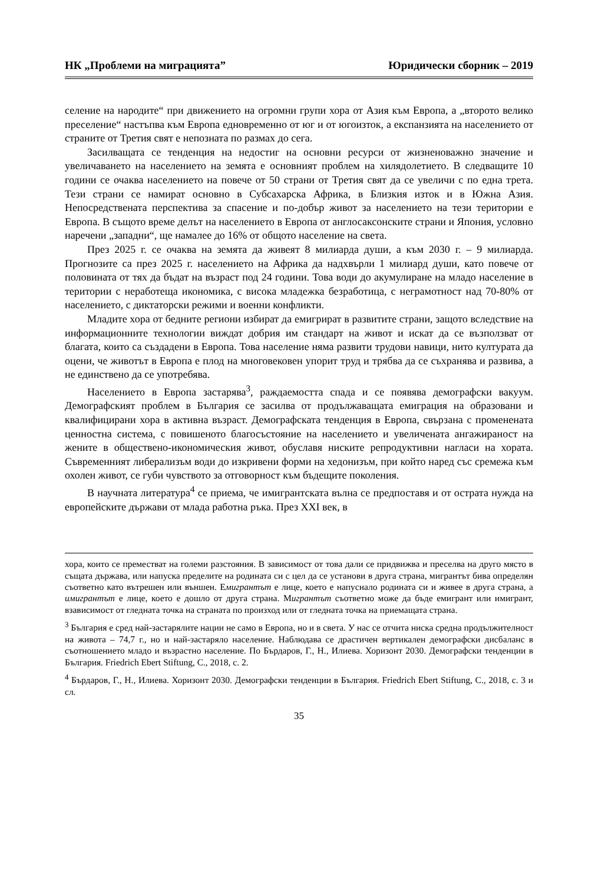НК „Проблеми на миграцията” Юридически сборник – 2019
селение на народите“ при движението на огромни групи хора от Азия към Европа, а „второто велико преселение“ настъпва към Европа едновременно от юг и от югоизток, а експанзията на населението от страните от Третия свят е непозната по размах до сега.
Засилващата се тенденция на недостиг на основни ресурси от жизненоважно значение и увеличаването на населението на земята е основният проблем на хилядолетието. В следващите 10 години се очаква населението на повече от 50 страни от Третия свят да се увеличи с по една трета. Тези страни се намират основно в Субсахарска Африка, в Близкия изток и в Южна Азия. Непосредствената перспектива за спасение и по-добър живот за населението на тези територии е Европа. В същото време делът на населението в Европа от англосаксонските страни и Япония, условно наречени „западни“, ще намалее до 16% от общото население на света.
През 2025 г. се очаква на земята да живеят 8 милиарда души, а към 2030 г. – 9 милиарда. Прогнозите са през 2025 г. населението на Африка да надхвърли 1 милиард души, като повече от половината от тях да бъдат на възраст под 24 години. Това води до акумулиране на младо население в територии с неработеща икономика, с висока младежка безработица, с неграмотност над 70-80% от населението, с диктаторски режими и военни конфликти.
Младите хора от бедните региони избират да емигрират в развитите страни, защото вследствие на информационните технологии виждат добрия им стандарт на живот и искат да се възползват от благата, които са създадени в Европа. Това население няма развити трудови навици, нито културата да оцени, че животът в Европа е плод на многовековен упорит труд и трябва да се съхранява и развива, а не единствено да се употребява.
Населението в Европа застарява<sup>3</sup>, раждаемостта спада и се появява демографски вакуум. Демографският проблем в България се засилва от продължаващата емиграция на образовани и квалифицирани хора в активна възраст. Демографската тенденция в Европа, свързана с промененaта ценностна система, с повишеното благосъстояние на населението и увеличената ангажираност на жените в обществено-икономическия живот, обуславя ниските репродуктивни нагласи на хората. Съвременният либерализъм води до изкривени форми на хедонизъм, при който наред със сремежа към охолен живот, се губи чувството за отговорност към бъдещите поколения.
В научната литература<sup>4</sup> се приема, че имигрантската вълна се предпоставя и от острата нужда на европейските държави от млада работна ръка. През XXI век, в
хора, които се преместват на големи разстояния. В зависимост от това дали се придвижва и преселва на друго място в същата държава, или напуска пределите на родината си с цел да се установи в друга страна, мигрантът бива определян съответно като вътрешен или външен. Емигрантът е лице, което е напуснало родината си и живее в друга страна, а имигрантът е лице, което е дошло от друга страна. Мигрантът съответно може да бъде емигрант или имигрант, взависимост от гледната точка на страната по произход или от гледната точка на приемащата страна.
<sup>3</sup> България е сред най-застарялите нации не само в Европа, но и в света. У нас се отчита ниска средна продължителност на живота – 74,7 г., но и най-застаряло население. Наблюдава се драстичен вертикален демографски дисбаланс в съотношението младо и възрастно население. По Бърдаров, Г., Н., Илиева. Хоризонт 2030. Демографски тенденции в България. Friedrich Ebert Stiftung, С., 2018, с. 2.
<sup>4</sup> Бърдаров, Г., Н., Илиева. Хоризонт 2030. Демографски тенденции в България. Friedrich Ebert Stiftung, С., 2018, с. 3 и сл.
35